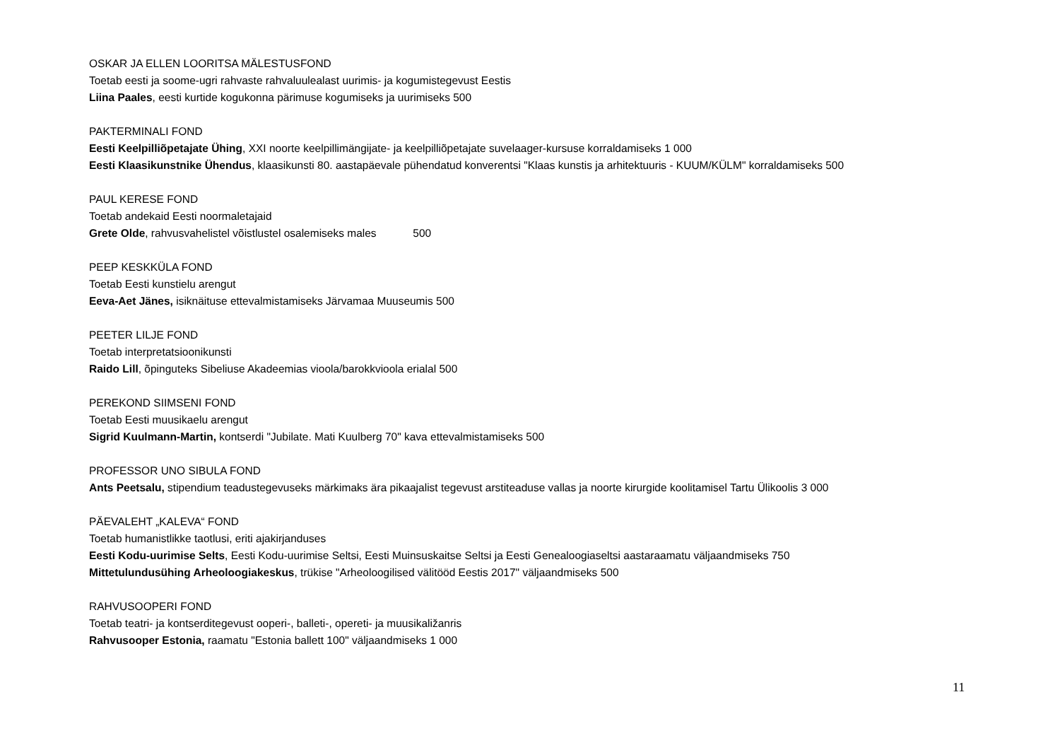OSKAR JA ELLEN LOORITSA MÄLESTUSFOND
Toetab eesti ja soome-ugri rahvaste rahvaluulealast uurimis- ja kogumistegevust Eestis
Liina Paales, eesti kurtide kogukonna pärimuse kogumiseks ja uurimiseks 500
PAKTERMINALI FOND
Eesti Keelpilliõpetajate Ühing, XXI noorte keelpillimängijate- ja keelpilliõpetajate suvelaager-kursuse korraldamiseks 1 000
Eesti Klaasikunstnike Ühendus, klaasikunsti 80. aastapäevale pühendatud konverentsi "Klaas kunstis ja arhitektuuris - KUUM/KÜLM" korraldamiseks 500
PAUL KERESE FOND
Toetab andekaid Eesti noormaletajaid
Grete Olde, rahvusvahelistel võistlustel osalemiseks males 500
PEEP KESKKÜLA FOND
Toetab Eesti kunstielu arengut
Eeva-Aet Jänes, isiknäituse ettevalmistamiseks Järvamaa Muuseumis 500
PEETER LILJE FOND
Toetab interpretatsioonikunsti
Raido Lill, õpinguteks Sibeliuse Akadeemias vioola/barokkvioola erialal 500
PEREKOND SIIMSENI FOND
Toetab Eesti muusikaelu arengut
Sigrid Kuulmann-Martin, kontserdi "Jubilate. Mati Kuulberg 70" kava ettevalmistamiseks 500
PROFESSOR UNO SIBULA FOND
Ants Peetsalu, stipendium teadustegevuseks märkimaks ära pikaajalist tegevust arstiteaduse vallas ja noorte kirurgide koolitamisel Tartu Ülikoolis 3 000
PÄEVALEHT „KALEVA“ FOND
Toetab humanistlikke taotlusi, eriti ajakirjanduses
Eesti Kodu-uurimise Selts, Eesti Kodu-uurimise Seltsi, Eesti Muinsuskaitse Seltsi ja Eesti Genealoogiaseltsi aastaraamatu väljaandmiseks 750
Mittetulundusühing Arheoloogiakeskus, trükise "Arheoloogilised välitööd Eestis 2017" väljaandmiseks 500
RAHVUSOOPERI FOND
Toetab teatri- ja kontserditegevust ooperi-, balleti-, opereti- ja muusikaližanris
Rahvusooper Estonia, raamatu "Estonia ballett 100" väljaandmiseks 1 000
11